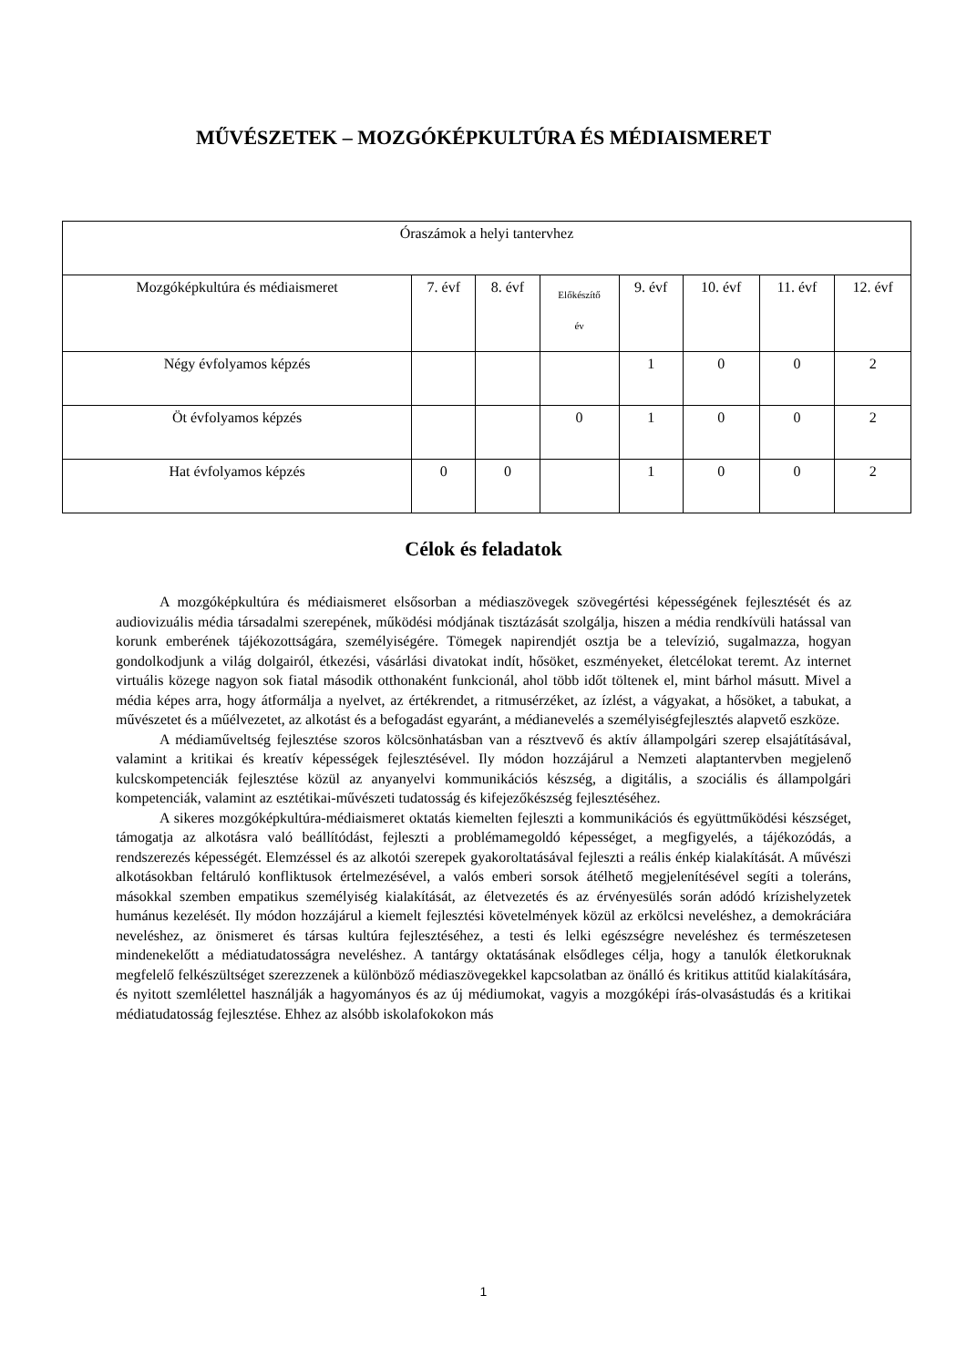MŰVÉSZETEK – MOZGÓKÉPKULTÚRA ÉS MÉDIAISMERET
| Óraszámok a helyi tantervhez | | | | | | | |
| Mozgóképkultúra és médiaismeret | 7. évf | 8. évf | Előkészítő év | 9. évf | 10. évf | 11. évf | 12. évf |
| Négy évfolyamos képzés | | | | 1 | 0 | 0 | 2 |
| Öt évfolyamos képzés | | | 0 | 1 | 0 | 0 | 2 |
| Hat évfolyamos képzés | 0 | 0 | | 1 | 0 | 0 | 2 |
Célok és feladatok
A mozgóképkultúra és médiaismeret elsősorban a médiaszövegek szövegértési képességének fejlesztését és az audiovizuális média társadalmi szerepének, működési módjának tisztázását szolgálja, hiszen a média rendkívüli hatással van korunk emberének tájékozottságára, személyiségére. Tömegek napirendjét osztja be a televízió, sugalmazza, hogyan gondolkodjunk a világ dolgairól, étkezési, vásárlási divatokat indít, hősöket, eszményeket, életcélokat teremt. Az internet virtuális közege nagyon sok fiatal második otthonaként funkcionál, ahol több időt töltenek el, mint bárhol másutt. Mivel a média képes arra, hogy átformálja a nyelvet, az értékrendet, a ritmusérzéket, az ízlést, a vágyakat, a hősöket, a tabukat, a művészetet és a műélvezetet, az alkotást és a befogadást egyaránt, a médianevelés a személyiségfejlesztés alapvető eszköze.
A médiaműveltség fejlesztése szoros kölcsönhatásban van a résztvevő és aktív állampolgári szerep elsajátításával, valamint a kritikai és kreatív képességek fejlesztésével. Ily módon hozzájárul a Nemzeti alaptantervben megjelenő kulcskompetenciák fejlesztése közül az anyanyelvi kommunikációs készség, a digitális, a szociális és állampolgári kompetenciák, valamint az esztétikai-művészeti tudatosság és kifejezőkészség fejlesztéséhez.
A sikeres mozgóképkultúra-médiaismeret oktatás kiemelten fejleszti a kommunikációs és együttműködési készséget, támogatja az alkotásra való beállítódást, fejleszti a problémamegoldó képességet, a megfigyelés, a tájékozódás, a rendszerezés képességét. Elemzéssel és az alkotói szerepek gyakoroltatásával fejleszti a reális énkép kialakítását. A művészi alkotásokban feltáruló konfliktusok értelmezésével, a valós emberi sorsok átélhető megjelenítésével segíti a toleráns, másokkal szemben empatikus személyiség kialakítását, az életvezetés és az érvényesülés során adódó krízishelyzetek humánus kezelését. Ily módon hozzájárul a kiemelt fejlesztési követelmények közül az erkölcsi neveléshez, a demokráciára neveléshez, az önismeret és társas kultúra fejlesztéséhez, a testi és lelki egészségre neveléshez és természetesen mindenekelőtt a médiatudatosságra neveléshez. A tantárgy oktatásának elsődleges célja, hogy a tanulók életkoruknak megfelelő felkészültséget szerezzenek a különböző médiaszövegekkel kapcsolatban az önálló és kritikus attitűd kialakítására, és nyitott szemlélettel használják a hagyományos és az új médiumokat, vagyis a mozgóképi írás-olvasástudás és a kritikai médiatudatosság fejlesztése. Ehhez az alsóbb iskolafokokon más
1